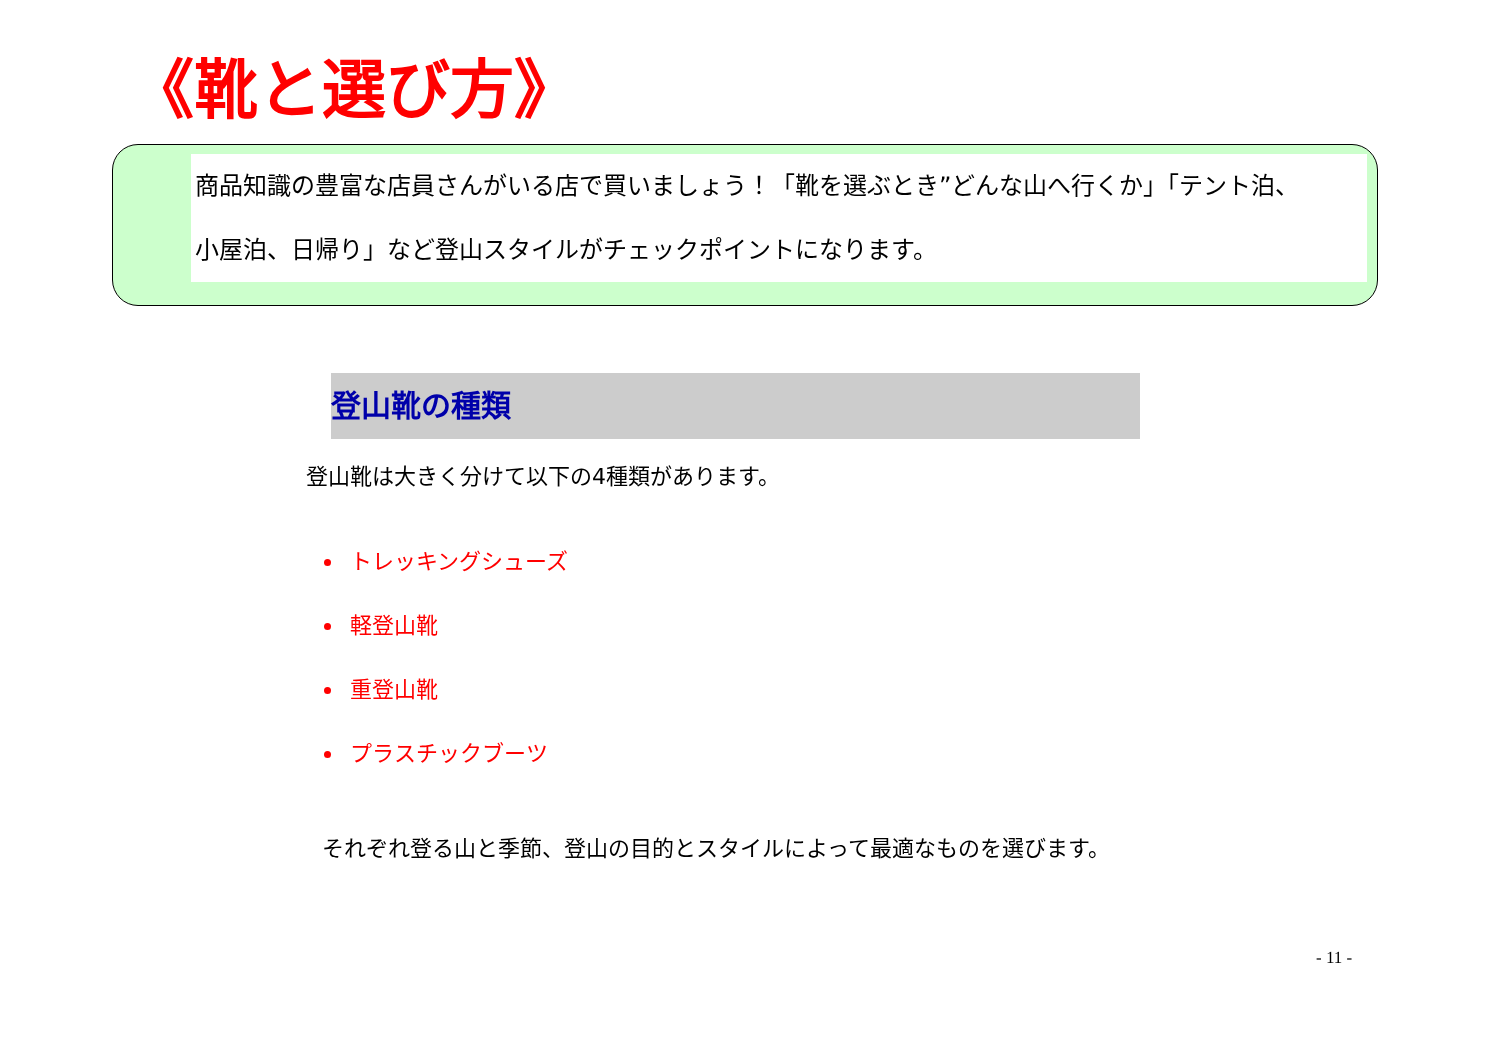《靴と選び方》
商品知識の豊富な店員さんがいる店で買いましょう！「靴を選ぶとき”どんな山へ行くか」「テント泊、
小屋泊、日帰り」など登山スタイルがチェックポイントになります。
登山靴の種類
登山靴は大きく分けて以下の4種類があります。
トレッキングシューズ
軽登山靴
重登山靴
プラスチックブーツ
それぞれ登る山と季節、登山の目的とスタイルによって最適なものを選びます。
- 11 -